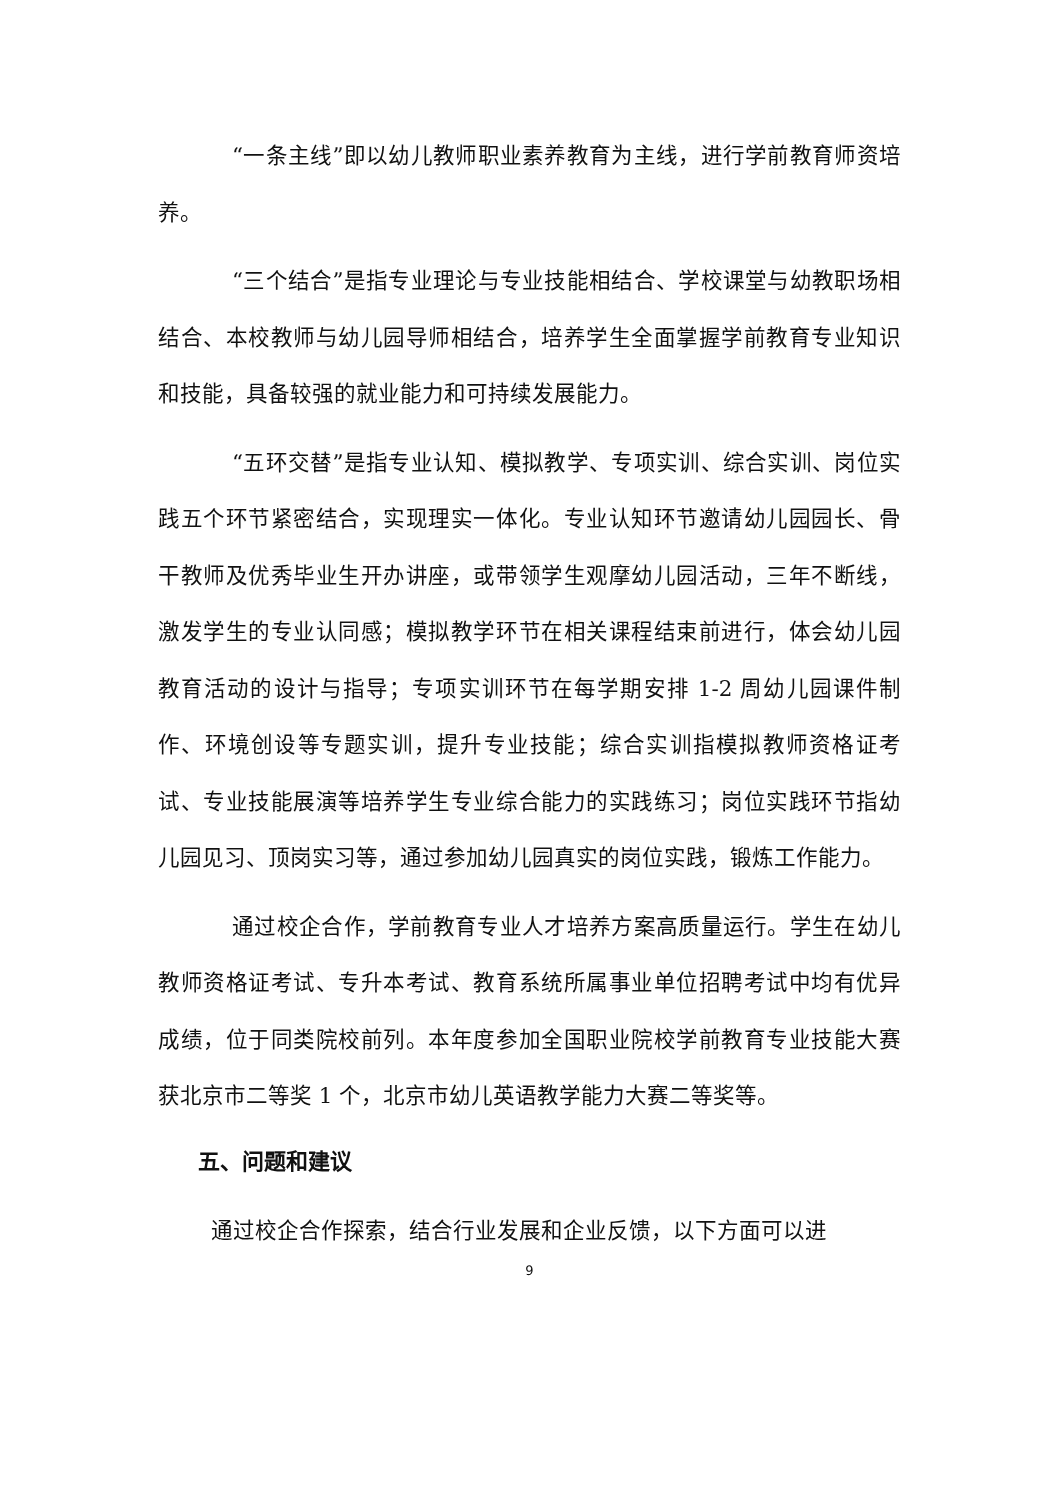“一条主线”即以幼儿教师职业素养教育为主线，进行学前教育师资培养。
“三个结合”是指专业理论与专业技能相结合、学校课堂与幼教职场相结合、本校教师与幼儿园导师相结合，培养学生全面掌握学前教育专业知识和技能，具备较强的就业能力和可持续发展能力。
“五环交替”是指专业认知、模拟教学、专项实训、综合实训、岗位实践五个环节紧密结合，实现理实一体化。专业认知环节邀请幼儿园园长、骨干教师及优秀毕业生开办讲座，或带领学生观摩幼儿园活动，三年不断线，激发学生的专业认同感；模拟教学环节在相关课程结束前进行，体会幼儿园教育活动的设计与指导；专项实训环节在每学期安排 1-2 周幼儿园课件制作、环境创设等专题实训，提升专业技能；综合实训指模拟教师资格证考试、专业技能展演等培养学生专业综合能力的实践练习；岗位实践环节指幼儿园见习、顶岗实习等，通过参加幼儿园真实的岗位实践，锻炼工作能力。
通过校企合作，学前教育专业人才培养方案高质量运行。学生在幼儿教师资格证考试、专升本考试、教育系统所属事业单位招聘考试中均有优异成绩，位于同类院校前列。本年度参加全国职业院校学前教育专业技能大赛获北京市二等奖 1 个，北京市幼儿英语教学能力大赛二等奖等。
五、问题和建议
通过校企合作探索，结合行业发展和企业反馈，以下方面可以进
9